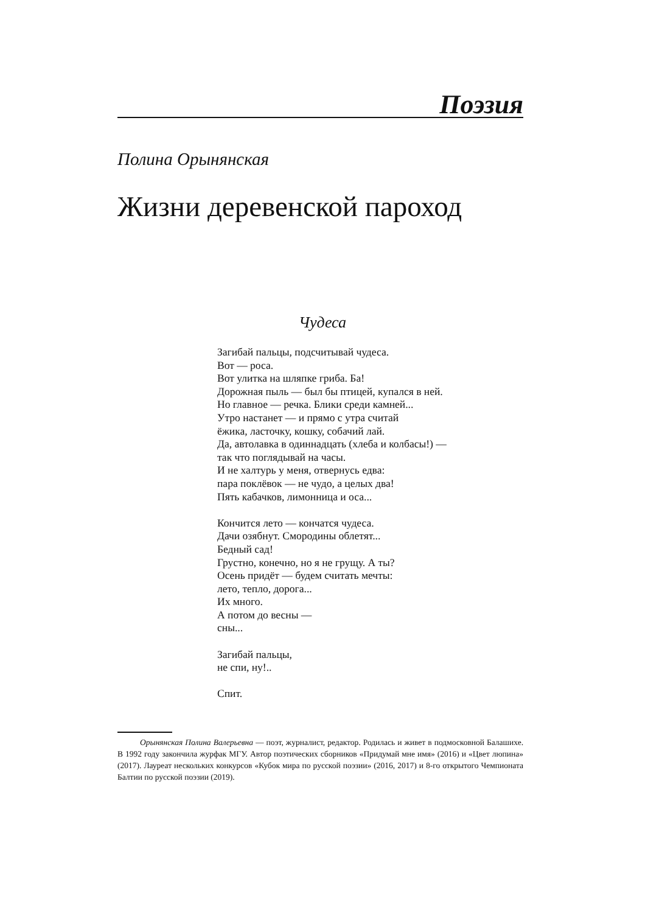Поэзия
Полина Орынянская
Жизни деревенской пароход
Чудеса
Загибай пальцы, подсчитывай чудеса.
Вот — роса.
Вот улитка на шляпке гриба. Ба!
Дорожная пыль — был бы птицей, купался в ней.
Но главное — речка. Блики среди камней...
Утро настанет — и прямо с утра считай
ёжика, ласточку, кошку, собачий лай.
Да, автолавка в одиннадцать (хлеба и колбасы!) —
так что поглядывай на часы.
И не халтурь у меня, отвернусь едва:
пара поклёвок — не чудо, а целых два!
Пять кабачков, лимонница и оса...
Кончится лето — кончатся чудеса.
Дачи озябнут. Смородины облетят...
Бедный сад!
Грустно, конечно, но я не грущу. А ты?
Осень придёт — будем считать мечты:
лето, тепло, дорога...
Их много.
А потом до весны —
сны...
Загибай пальцы,
не спи, ну!..
Спит.
Орынянская Полина Валерьевна — поэт, журналист, редактор. Родилась и живет в подмосковной Балашихе. В 1992 году закончила журфак МГУ. Автор поэтических сборников «Придумай мне имя» (2016) и «Цвет люпина» (2017). Лауреат нескольких конкурсов «Кубок мира по русской поэзии» (2016, 2017) и 8-го открытого Чемпионата Балтии по русской поэзии (2019).